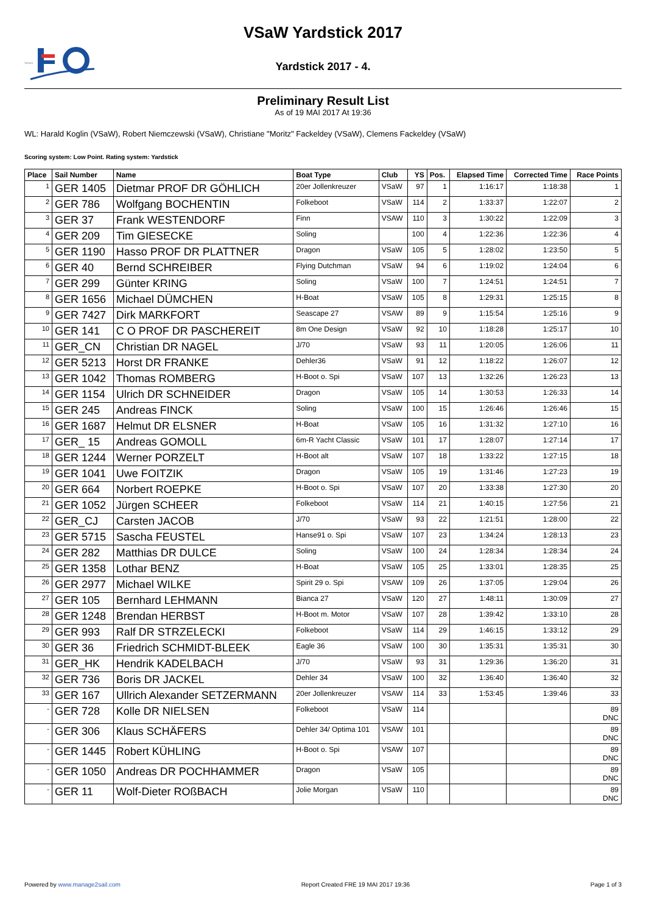Verein
VSaW Yardstick 2017
Yardstick 2017 - 4.
Preliminary Result List
As of 19 MAI 2017 At 19:36
WL: Harald Koglin (VSaW), Robert Niemczewski (VSaW), Christiane "Moritz" Fackeldey (VSaW), Clemens Fackeldey (VSaW)
Scoring system: Low Point. Rating system: Yardstick
| Place | Sail Number | Name | Boat Type | Club | YS | Pos. | Elapsed Time | Corrected Time | Race Points |
| --- | --- | --- | --- | --- | --- | --- | --- | --- | --- |
| 1 | GER 1405 | Dietmar PROF DR GÖHLICH | 20er Jollenkreuzer | VSaW | 97 | 1 | 1:16:17 | 1:18:38 | 1 |
| 2 | GER 786 | Wolfgang BOCHENTIN | Folkeboot | VSaW | 114 | 2 | 1:33:37 | 1:22:07 | 2 |
| 3 | GER 37 | Frank WESTENDORF | Finn | VSAW | 110 | 3 | 1:30:22 | 1:22:09 | 3 |
| 4 | GER 209 | Tim GIESECKE | Soling | | 100 | 4 | 1:22:36 | 1:22:36 | 4 |
| 5 | GER 1190 | Hasso PROF DR PLATTNER | Dragon | VSaW | 105 | 5 | 1:28:02 | 1:23:50 | 5 |
| 6 | GER 40 | Bernd SCHREIBER | Flying Dutchman | VSaW | 94 | 6 | 1:19:02 | 1:24:04 | 6 |
| 7 | GER 299 | Günter KRING | Soling | VSaW | 100 | 7 | 1:24:51 | 1:24:51 | 7 |
| 8 | GER 1656 | Michael DÜMCHEN | H-Boat | VSaW | 105 | 8 | 1:29:31 | 1:25:15 | 8 |
| 9 | GER 7427 | Dirk MARKFORT | Seascape 27 | VSAW | 89 | 9 | 1:15:54 | 1:25:16 | 9 |
| 10 | GER 141 | C O PROF DR PASCHEREIT | 8m One Design | VSaW | 92 | 10 | 1:18:28 | 1:25:17 | 10 |
| 11 | GER_CN | Christian DR NAGEL | J/70 | VSaW | 93 | 11 | 1:20:05 | 1:26:06 | 11 |
| 12 | GER 5213 | Horst DR FRANKE | Dehler36 | VSaW | 91 | 12 | 1:18:22 | 1:26:07 | 12 |
| 13 | GER 1042 | Thomas ROMBERG | H-Boot o. Spi | VSaW | 107 | 13 | 1:32:26 | 1:26:23 | 13 |
| 14 | GER 1154 | Ulrich DR SCHNEIDER | Dragon | VSaW | 105 | 14 | 1:30:53 | 1:26:33 | 14 |
| 15 | GER 245 | Andreas FINCK | Soling | VSaW | 100 | 15 | 1:26:46 | 1:26:46 | 15 |
| 16 | GER 1687 | Helmut DR ELSNER | H-Boat | VSaW | 105 | 16 | 1:31:32 | 1:27:10 | 16 |
| 17 | GER_ 15 | Andreas GOMOLL | 6m-R Yacht Classic | VSaW | 101 | 17 | 1:28:07 | 1:27:14 | 17 |
| 18 | GER 1244 | Werner PORZELT | H-Boot alt | VSaW | 107 | 18 | 1:33:22 | 1:27:15 | 18 |
| 19 | GER 1041 | Uwe FOITZIK | Dragon | VSaW | 105 | 19 | 1:31:46 | 1:27:23 | 19 |
| 20 | GER 664 | Norbert ROEPKE | H-Boot o. Spi | VSaW | 107 | 20 | 1:33:38 | 1:27:30 | 20 |
| 21 | GER 1052 | Jürgen SCHEER | Folkeboot | VSaW | 114 | 21 | 1:40:15 | 1:27:56 | 21 |
| 22 | GER_CJ | Carsten JACOB | J/70 | VSaW | 93 | 22 | 1:21:51 | 1:28:00 | 22 |
| 23 | GER 5715 | Sascha FEUSTEL | Hanse91 o. Spi | VSaW | 107 | 23 | 1:34:24 | 1:28:13 | 23 |
| 24 | GER 282 | Matthias DR DULCE | Soling | VSaW | 100 | 24 | 1:28:34 | 1:28:34 | 24 |
| 25 | GER 1358 | Lothar BENZ | H-Boat | VSaW | 105 | 25 | 1:33:01 | 1:28:35 | 25 |
| 26 | GER 2977 | Michael WILKE | Spirit 29 o. Spi | VSAW | 109 | 26 | 1:37:05 | 1:29:04 | 26 |
| 27 | GER 105 | Bernhard LEHMANN | Bianca 27 | VSaW | 120 | 27 | 1:48:11 | 1:30:09 | 27 |
| 28 | GER 1248 | Brendan HERBST | H-Boot m. Motor | VSaW | 107 | 28 | 1:39:42 | 1:33:10 | 28 |
| 29 | GER 993 | Ralf DR STRZELECKI | Folkeboot | VSaW | 114 | 29 | 1:46:15 | 1:33:12 | 29 |
| 30 | GER 36 | Friedrich SCHMIDT-BLEEK | Eagle 36 | VSaW | 100 | 30 | 1:35:31 | 1:35:31 | 30 |
| 31 | GER_HK | Hendrik KADELBACH | J/70 | VSaW | 93 | 31 | 1:29:36 | 1:36:20 | 31 |
| 32 | GER 736 | Boris DR JACKEL | Dehler 34 | VSaW | 100 | 32 | 1:36:40 | 1:36:40 | 32 |
| 33 | GER 167 | Ullrich Alexander SETZERMANN | 20er Jollenkreuzer | VSAW | 114 | 33 | 1:53:45 | 1:39:46 | 33 |
| - | GER 728 | Kolle DR NIELSEN | Folkeboot | VSaW | 114 | | | | 89 DNC |
| - | GER 306 | Klaus SCHÄFERS | Dehler 34/ Optima 101 | VSAW | 101 | | | | 89 DNC |
| - | GER 1445 | Robert KÜHLING | H-Boot o. Spi | VSAW | 107 | | | | 89 DNC |
| - | GER 1050 | Andreas DR POCHHAMMER | Dragon | VSaW | 105 | | | | 89 DNC |
| - | GER 11 | Wolf-Dieter ROßBACH | Jolie Morgan | VSaW | 110 | | | | 89 DNC |
Powered by www.manage2sail.com Report Created FRE 19 MAI 2017 19:36 Page 1 of 3